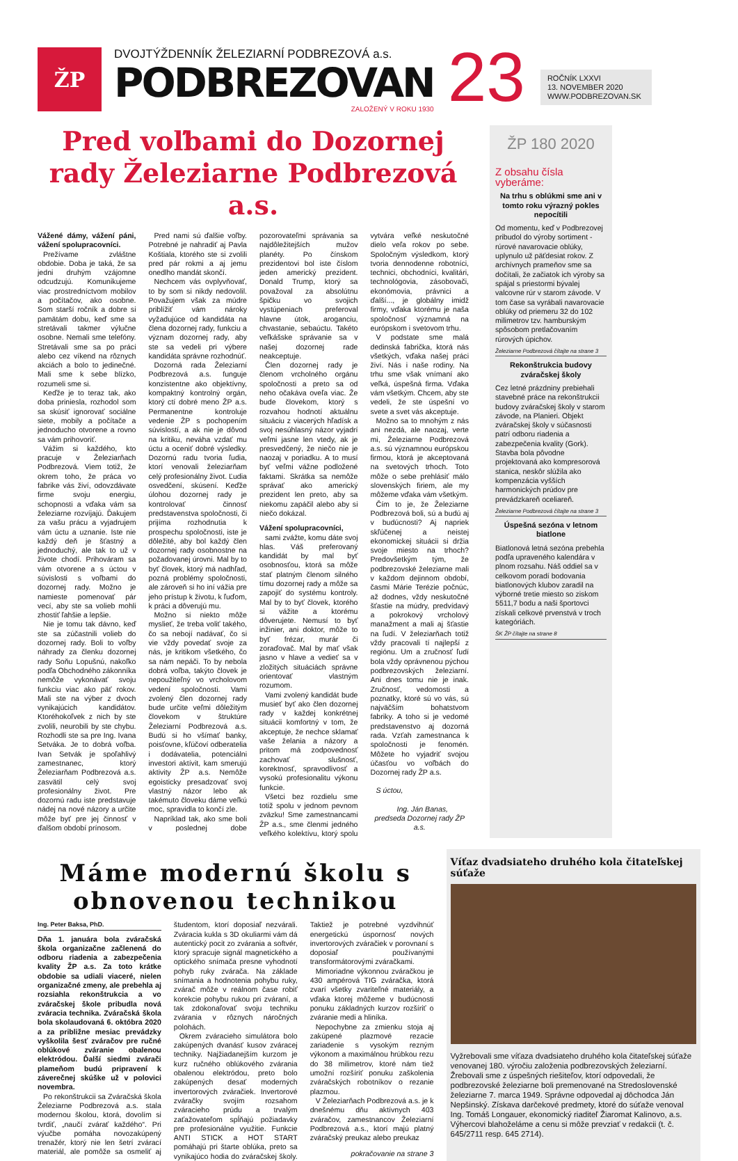ŽP
DVOJTÝŽDENNÍK ŽELEZIARNÍ PODBREZOVÁ a.s.
PODBREZOVAN
ZALOŽENÝ V ROKU 1930
23
ROČNÍK LXXVI
13. NOVEMBER 2020
WWW.PODBREZOVAN.SK
Pred voľbami do Dozornej rady Železiarne Podbrezová a.s.
Vážené dámy, vážení páni, vážení spolupracovníci.
Prežívame zvláštne obdobie. Doba je taká, že sa jedni druhým vzájomne odcudzujú. Komunikujeme viac prostredníctvom mobilov a počítačov, ako osobne. Som starší ročník a dobre si pamätám dobu, keď sme sa stretávali takmer výlučne osobne. Nemali sme telefóny. Stretávali sme sa po práci alebo cez víkend na rôznych akciách a bolo to jedinečné. Mali sme k sebe blízko, rozumeli sme si.
Keďže je to teraz tak, ako doba priniesla, rozhodol som sa skúsiť ignorovať sociálne siete, mobily a počítače a jednoducho otvorene a rovno sa vám prihovoriť.
Vážim si každého, kto pracuje v Železiarňach Podbrezová. Viem totiž, že okrem toho, že práca vo fabrike vás živí, odovzdávate firme svoju energiu, schopnosti a vďaka vám sa železiarne rozvíjajú. Ďakujem za vašu prácu a vyjadrujem vám úctu a uznanie. Iste nie každý deň je šťastný a jednoduchý, ale tak to už v živote chodí. Prihováram sa vám otvorene a s úctou v súvislosti s voľbami do dozornej rady. Možno je namieste pomenovať pár vecí, aby ste sa volieb mohli zhostiť ľahšie a lepšie.
Nie je tomu tak dávno, keď ste sa zúčastnili volieb do dozornej rady. Boli to voľby náhrady za členku dozornej rady Soňu Lopušnú, nakoľko podľa Obchodného zákonníka nemôže vykonávať svoju funkciu viac ako päť rokov. Mali ste na výber z dvoch vynikajúcich kandidátov. Ktoréhokoľvek z nich by ste zvolili, neurobili by ste chybu. Rozhodli ste sa pre Ing. Ivana Setváka. Je to dobrá voľba. Ivan Setvák je spoľahlivý zamestnanec, ktorý Železiarňam Podbrezová a.s. zasvätil celý svoj profesionálny život. Pre dozornú radu iste predstavuje nádej na nové názory a určite môže byť pre jej činnosť v ďalšom období prínosom.
Pred nami sú ďalšie voľby. Potrebné je nahradiť aj Pavla Koštiala, ktorého ste si zvolili pred pár rokmi a aj jemu onedlho mandát skončí.
Nechcem vás ovplyvňovať, to by som si nikdy nedovolil. Považujem však za múdre priblížiť vám nároky vyžadujúce od kandidáta na člena dozornej rady, funkciu a význam dozornej rady, aby ste sa vedeli pri výbere kandidáta správne rozhodnúť.
Dozorná rada Železiarní Podbrezová a.s. funguje konzistentne ako objektívny, kompaktný kontrolný orgán, ktorý ctí dobré meno ŽP a.s. Permanentne kontroluje vedenie ŽP s pochopením súvislostí, a ak nie je dôvod na kritiku, neváha vzdať mu úctu a oceniť dobré výsledky. Dozornú radu tvoria ľudia, ktorí venovali železiarňam celý profesionálny život. Ľudia osvedčení, skúsení. Keďže úlohou dozornej rady je kontrolovať činnosť predstavenstva spoločnosti, či prijíma rozhodnutia k prospechu spoločnosti, iste je dôležité, aby bol každý člen dozornej rady osobnostne na požadovanej úrovni. Mal by to byť človek, ktorý má nadhľad, pozná problémy spoločnosti, ale zároveň si ho iní vážia pre jeho prístup k životu, k ľuďom, k práci a dôverujú mu.
Možno si niekto môže myslieť, že treba voliť takého, čo sa nebojí nadávať, čo si vie vždy povedať svoje za nás, je kritikom všetkého, čo sa nám nepáči. To by nebola dobrá voľba, takýto človek je nepoužiteľný vo vrcholovom vedení spoločnosti. Vami zvolený člen dozornej rady bude určite veľmi dôležitým človekom v štruktúre Železiarní Podbrezová a.s. Budú si ho všímať banky, poisťovne, kľúčoví odberatelia i dodávatelia, potenciálni investori aktívit, kam smerujú aktivity ŽP a.s. Nemôže egoisticky presadzovať svoj vlastný názor lebo ak takémuto človeku dáme veľkú moc, spravidla to končí zle.
Napríklad tak, ako sme boli v poslednej dobe pozorovateľmi správania sa najdôležitejších mužov planéty. Po čínskom prezidentovi bol iste číslom jeden americký prezident. Donald Trump, ktorý sa považoval za absolútnu špičku vo svojich vystúpeniach preferoval hlavne útok, aroganciu, chvastanie, sebaúctu. Takéto veľkášske správanie sa v našej dozornej rade neakceptuje.
Člen dozornej rady je členom vrcholného orgánu spoločnosti a preto sa od neho očakáva oveľa viac. Že bude človekom, ktorý s rozvahou hodnotí aktuálnu situáciu z viacerých hľadísk a svoj nesúhlasný názor vyjadrí veľmi jasne len vtedy, ak je presvedčený, že niečo nie je naozaj v poriadku. A to musí byť veľmi vážne podložené faktami. Skrátka sa nemôže správať ako americký prezident len preto, aby sa niekomu zapáčil alebo aby si niečo dokázal.
Vážení spolupracovníci,
sami zvážte, komu dáte svoj hlas. Váš preferovaný kandidát by mal byť osobnosťou, ktorá sa môže stať platným členom silného tímu dozornej rady a môže sa zapojiť do systému kontroly. Mal by to byť človek, ktorého si vážite a ktorému dôverujete. Nemusí to byť inžinier, ani doktor, môže to byť frézar, murár či zoraďovač. Mal by mať však jasno v hlave a vedieť sa v zložitých situáciách správne orientovať vlastným rozumom.
Vami zvolený kandidát bude musieť byť ako člen dozornej rady v každej konkrétnej situácii komfortný v tom, že akceptuje, že nechce sklamať vaše želania a názory a pritom má zodpovednosť zachovať slušnosť, korektnosť, spravodlivosť a vysokú profesionalitu výkonu funkcie.
Všetci bez rozdielu sme totiž spolu v jednom pevnom zväzku! Sme zamestnancami ŽP a.s., sme členmi jedného veľkého kolektívu, ktorý spolu vytvára veľké neskutočné dielo veľa rokov po sebe. Spoločným výsledkom, ktorý tvoria dennodenne robotníci, technici, obchodníci, kvalitári, technológovia, zásobovači, ekonómovia, právnici a ďalší..., je globálny imidž firmy, vďaka ktorému je naša spoločnosť významná na európskom i svetovom trhu.
V podstate sme malá dedinská fabrička, ktorá nás všetkých, vďaka našej práci živí. Nás i naše rodiny. Na trhu sme však vnímaní ako veľká, úspešná firma. Vďaka vám všetkým. Chcem, aby ste vedeli, že ste úspešní vo svete a svet vás akceptuje.
Možno sa to mnohým z nás ani nezdá, ale naozaj, verte mi, Železiarne Podbrezová a.s. sú významnou európskou firmou, ktorá je akceptovaná na svetových trhoch. Toto môže o sebe prehlásiť málo slovenských firiem, ale my môžeme vďaka vám všetkým.
Čím to je, že Železiarne Podbrezová boli, sú a budú aj v budúcnosti? Aj napriek skľúčenej a neistej ekonomickej situácii si držia svoje miesto na trhoch? Predovšetkým tým, že podbrezovské železiarne mali v každom dejinnom období, časmi Márie Terézie počnúc, až dodnes, vždy neskutočné šťastie na múdry, predvídavý a pokrokový vrcholový manažment a mali aj šťastie na ľudí. V železiarňach totiž vždy pracovali tí najlepší z regiónu. Um a zručnosť ľudí bola vždy oprávnenou pýchou podbrezovských železiarní. Ani dnes tomu nie je inak. Zručnosť, vedomosti a poznatky, ktoré sú vo vás, sú najväčším bohatstvom fabriky. A toho si je vedomé predstavenstvo aj dozorná rada. Vzťah zamestnanca k spoločnosti je fenomén. Môžete ho vyjadriť svojou účasťou vo voľbách do Dozornej rady ŽP a.s.
S úctou,
Ing. Ján Banas,
predseda Dozornej rady ŽP a.s.
ŽP 180 2020
Z obsahu čísla vyberáme:
Na trhu s oblúkmi sme ani v tomto roku výrazný pokles nepocítili
Od momentu, keď v Podbrezovej pribudol do výroby sortiment - rúrové navarovacie oblúky, uplynulo už päťdesiat rokov. Z archívnych prameňov sme sa dočítali, že začiatok ich výroby sa spájal s priestormi bývalej valcovne rúr v starom závode. V tom čase sa vyrábali navarovacie oblúky od priemeru 32 do 102 milimetrov tzv. hamburským spôsobom pretlačovaním rúrových úpichov.
Železiarne Podbrezová čítajte na strane 3
Rekonštrukcia budovy zváračskej školy
Cez letné prázdniny prebiehali stavebné práce na rekonštrukcii budovy zváračskej školy v starom závode, na Planieri. Objekt zváračskej školy v súčasnosti patrí odboru riadenia a zabezpečenia kvality (Gork). Stavba bola pôvodne projektovaná ako kompresorová stanica, neskôr slúžila ako kompenzácia vyšších harmonických prúdov pre prevádzkareň oceliareň.
Železiarne Podbrezová čítajte na strane 3
Úspešná sezóna v letnom biatlone
Biatlonová letná sezóna prebehla podľa upraveného kalendára v plnom rozsahu. Náš oddiel sa v celkovom poradí bodovania biatlonových klubov zaradil na výborné tretie miesto so ziskom 5511,7 bodu a naši športovci získali celkové prvenstvá v troch kategóriách.
ŠK ŽP čítajte na strane 8
Máme modernú školu s obnovenou technikou
Ing. Peter Baksa, PhD.
Dňa 1. januára bola zváračská škola organizačne začlenená do odboru riadenia a zabezpečenia kvality ŽP a.s. Za toto krátke obdobie sa udiali viaceré, nielen organizačné zmeny, ale prebehla aj rozsiahla rekonštrukcia a vo zváračskej škole pribudla nová zváracia technika. Zváračská škola bola skolaudovaná 6. októbra 2020 a za približne mesiac prevádzky vyškolila šesť zváračov pre ručné oblúkové zváranie obalenou elektródou. Ďalší siedmi zvárači plameňom budú pripravení k záverečnej skúške už v polovici novembra.
Po rekonštrukcii sa Zváračská škola Železiarne Podbrezová a.s. stala modernou školou, ktorá, dovolím si tvrdiť, „naučí zvárať každého“. Pri výučbe pomáha novozakúpený trenažér, ktorý nie len šetrí zvárací materiál, ale pomôže sa osmeliť aj študentom, ktorí doposiaľ nezvárali. Zváracia kukla s 3D okuliarmi vám dá autentický pocit zo zvárania a softvér, ktorý spracuje signál magnetického a optického snímača presne vyhodnotí pohyb ruky zvárača. Na základe snímania a hodnotenia pohybu ruky, zvárač môže v reálnom čase robiť korekcie pohybu rukou pri zváraní, a tak zdokonaľovať svoju techniku zvárania v rôznych náročných polohách.
Okrem zváracieho simulátora bolo zakúpených dvanásť kusov zváracej techniky. Najžiadanejším kurzom je kurz ručného oblúkového zvárania obalenou elektródou, preto bolo zakúpených desať moderných invertorových zváračiek. Invertorové zváračky svojím rozsahom zváracieho prúdu a trvalým zaťažovateľom spĺňajú požiadavky pre profesionálne využitie. Funkcie ANTI STICK a HOT START pomáhajú pri štarte oblúka, preto sa vynikajúco hodia do zváračskej školy. Taktiež je potrebné vyzdvihnúť energetickú úspornosť nových invertorových zváračiek v porovnaní s doposiaľ používanými transformátorovými zváračkami.
Mimoriadne výkonnou zváračkou je 430 ampérová TIG zváračka, ktorá zvarí všetky zvariteľné materiály, a vďaka ktorej môžeme v budúcnosti ponuku základných kurzov rozšíriť o zváranie medi a hliníka.
Nepochybne za zmienku stoja aj zakúpené plazmové rezacie zariadenie s vysokým rezným výkonom a maximálnou hrúbkou rezu do 38 milimetrov, ktoré nám tiež umožní rozšíriť ponuku zaškolenia zváračských robotníkov o rezanie plazmou.
V Železiarňach Podbrezová a.s. je k dnešnému dňu aktívnych 403 zváračov, zamestnancov Železiarní Podbrezová a.s., ktorí majú platný zváračský preukaz alebo preukaz
pokračovanie na strane 3
Víťaz dvadsiateho druhého kola čitateľskej súťaže
Vyžrebovali sme víťaza dvadsiateho druhého kola čitateľskej súťaže venovanej 180. výročiu založenia podbrezovských železiarní. Žrebovali sme z úspešných riešiteľov, ktorí odpovedali, že podbrezovské železiarne boli premenované na Stredoslovenské železiarne 7. marca 1949. Správne odpovedal aj dôchodca Ján Nepšinský. Získava darčekové predmety, ktoré do súťaže venoval Ing. Tomáš Longauer, ekonomický riaditeľ Žiaromat Kalinovo, a.s. Výhercovi blahoželáme a cenu si môže prevziať v redakcii (t. č. 645/2711 resp. 645 2714).